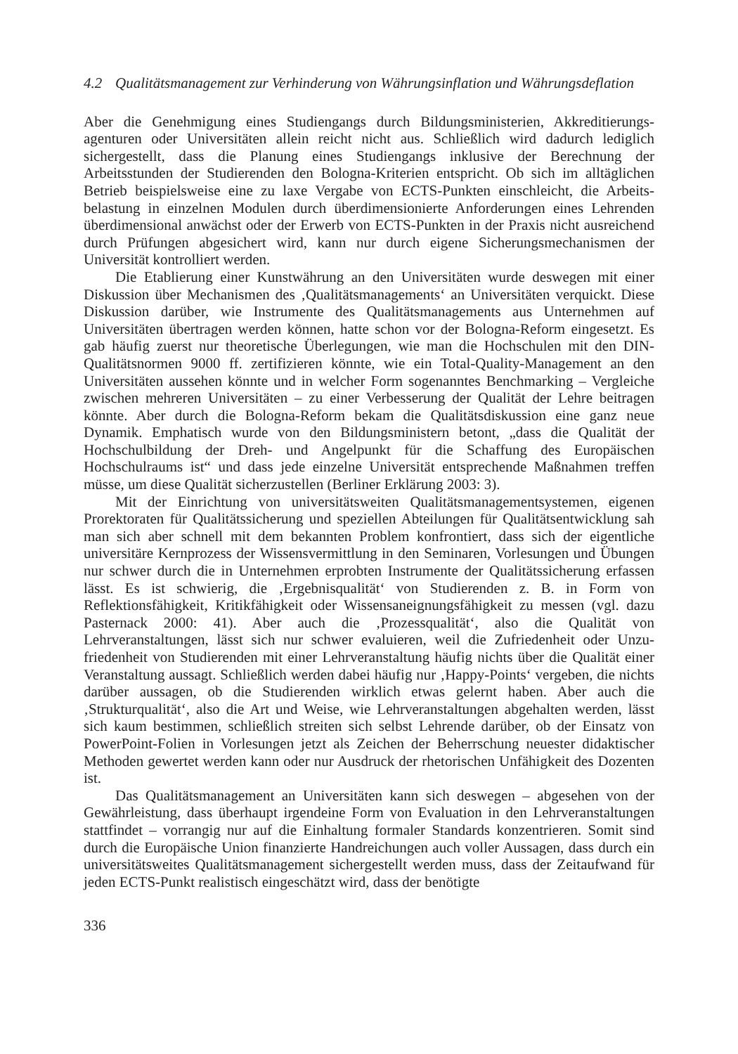4.2 Qualitätsmanagement zur Verhinderung von Währungsinflation und Währungsdeflation
Aber die Genehmigung eines Studiengangs durch Bildungsministerien, Akkreditierungs­agenturen oder Universitäten allein reicht nicht aus. Schließlich wird dadurch lediglich sichergestellt, dass die Planung eines Studiengangs inklusive der Berechnung der Arbeitsstunden der Studierenden den Bologna-Kriterien entspricht. Ob sich im alltäglichen Betrieb beispielsweise eine zu laxe Vergabe von ECTS-Punkten einschleicht, die Arbeits­belastung in einzelnen Modulen durch überdimensionierte Anforderungen eines Lehrenden überdimensional anwächst oder der Erwerb von ECTS-Punkten in der Praxis nicht ausreichend durch Prüfungen abgesichert wird, kann nur durch eigene Sicherungsmechan­ismen der Universität kontrolliert werden.
Die Etablierung einer Kunstwährung an den Universitäten wurde deswegen mit einer Diskussion über Mechanismen des ‚Qualitätsmanagements‘ an Universitäten verquickt. Diese Diskussion darüber, wie Instrumente des Qualitätsmanagements aus Unternehmen auf Universitäten übertragen werden können, hatte schon vor der Bologna-Reform eingesetzt. Es gab häufig zuerst nur theoretische Überlegungen, wie man die Hochschulen mit den DIN-Qualitätsnormen 9000 ff. zertifizieren könnte, wie ein Total-Quality-Manage­ment an den Universitäten aussehen könnte und in welcher Form sogenanntes Bench­marking – Vergleiche zwischen mehreren Universitäten – zu einer Verbesserung der Quali­tät der Lehre beitragen könnte. Aber durch die Bologna-Reform bekam die Qualitäts­diskussion eine ganz neue Dynamik. Emphatisch wurde von den Bildungsministern betont, „dass die Qualität der Hochschulbildung der Dreh- und Angelpunkt für die Schaffung des Europäischen Hochschulraums ist“ und dass jede einzelne Universität entsprechende Maßnahmen treffen müsse, um diese Qualität sicherzustellen (Berliner Erklärung 2003: 3).
Mit der Einrichtung von universitätsweiten Qualitätsmanagementsystemen, eigenen Prorektoraten für Qualitätssicherung und speziellen Abteilungen für Qualitätsentwicklung sah man sich aber schnell mit dem bekannten Problem konfrontiert, dass sich der eigent­liche universitäre Kernprozess der Wissensvermittlung in den Seminaren, Vorlesungen und Übungen nur schwer durch die in Unternehmen erprobten Instrumente der Qualitäts­sicherung erfassen lässt. Es ist schwierig, die ‚Ergebnisqualität‘ von Studierenden z. B. in Form von Reflektionsfähigkeit, Kritikfähigkeit oder Wissensaneignungsfähigkeit zu mes­sen (vgl. dazu Pasternack 2000: 41). Aber auch die ‚Prozessqualität‘, also die Qualität von Lehrveranstaltungen, lässt sich nur schwer evaluieren, weil die Zufriedenheit oder Unzu­friedenheit von Studierenden mit einer Lehrveranstaltung häufig nichts über die Qualität einer Veranstaltung aussagt. Schließlich werden dabei häufig nur ‚Happy-Points‘ vergeben, die nichts darüber aussagen, ob die Studierenden wirklich etwas gelernt haben. Aber auch die ‚Strukturqualität‘, also die Art und Weise, wie Lehrveranstaltungen abgehalten werden, lässt sich kaum bestimmen, schließlich streiten sich selbst Lehrende darüber, ob der Einsatz von PowerPoint-Folien in Vorlesungen jetzt als Zeichen der Beherrschung neuester di­daktischer Methoden gewertet werden kann oder nur Ausdruck der rhetorischen Unfähigkeit des Dozenten ist.
Das Qualitätsmanagement an Universitäten kann sich deswegen – abgesehen von der Gewährleistung, dass überhaupt irgendeine Form von Evaluation in den Lehrveran­staltungen stattfindet – vorrangig nur auf die Einhaltung formaler Standards konzentrieren. Somit sind durch die Europäische Union finanzierte Handreichungen auch voller Aussagen, dass durch ein universitätsweites Qualitätsmanagement sichergestellt werden muss, dass der Zeitaufwand für jeden ECTS-Punkt realistisch eingeschätzt wird, dass der benötigte
336